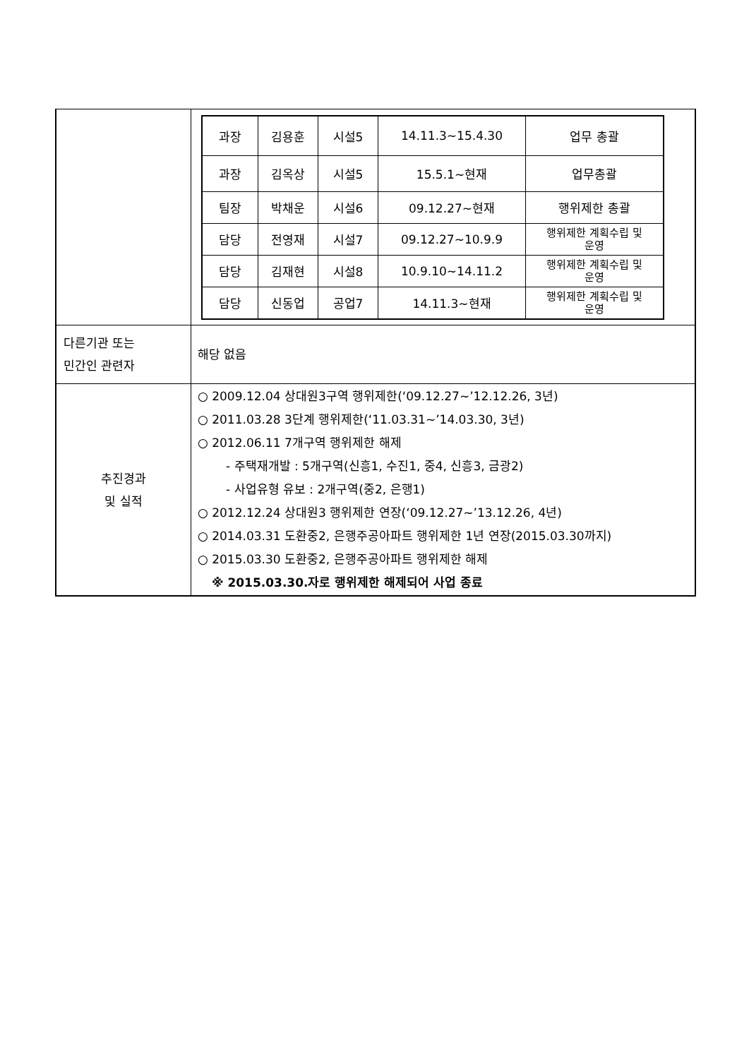| | / 과장 / 김용훈 / 시설5 / 14.11.3~15.4.30 / 업무 총괄 / / 과장 / 김옥상 / 시설5 / 15.5.1~현재 / 업무총괄 / / 팀장 / 박채운 / 시설6 / 09.12.27~현재 / 행위제한 총괄 / / 담당 / 전영재 / 시설7 / 09.12.27~10.9.9 / 행위제한 계획수립 및 운영 / / 담당 / 김재현 / 시설8 / 10.9.10~14.11.2 / 행위제한 계획수립 및 운영 / / 담당 / 신동업 / 공업7 / 14.11.3~현재 / 행위제한 계획수립 및 운영 / |
| 다른기관 또는 민간인 관련자 | 해당 없음 |
| 추진경과 및 실적 | ○ 2009.12.04 상대원3구역 행위제한(‘09.12.27~’12.12.26, 3년) ○ 2011.03.28 3단계 행위제한(‘11.03.31~’14.03.30, 3년) ○ 2012.06.11 7개구역 행위제한 해제 - 주택재개발 : 5개구역(신흥1, 수진1, 중4, 신흥3, 금광2) - 사업유형 유보 : 2개구역(중2, 은행1) ○ 2012.12.24 상대원3 행위제한 연장(‘09.12.27~’13.12.26, 4년) ○ 2014.03.31 도환중2, 은행주공아파트 행위제한 1년 연장(2015.03.30까지) ○ 2015.03.30 도환중2, 은행주공아파트 행위제한 해제 ※ 2015.03.30.자로 행위제한 해제되어 사업 종료 |